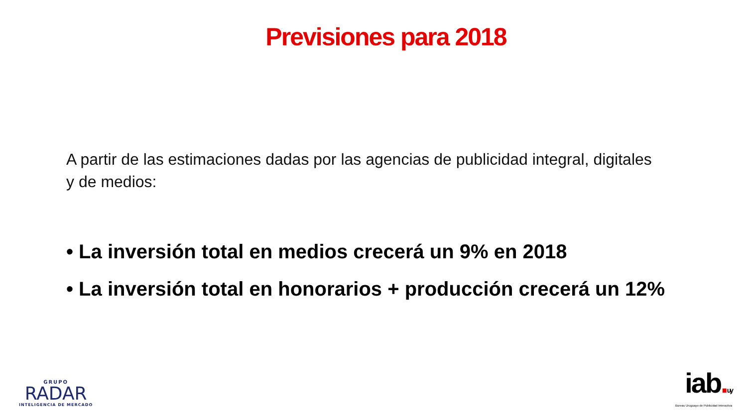Previsiones para 2018
A partir de las estimaciones dadas por las agencias de publicidad integral, digitales y de medios:
• La inversión total en medios crecerá un 9% en 2018
• La inversión total en honorarios + producción crecerá un 12%
GRUPO
RADAR
INTELIGENCIA DE MERCADO
iab. uy
Bureau Uruguayo de Publicidad Interactiva